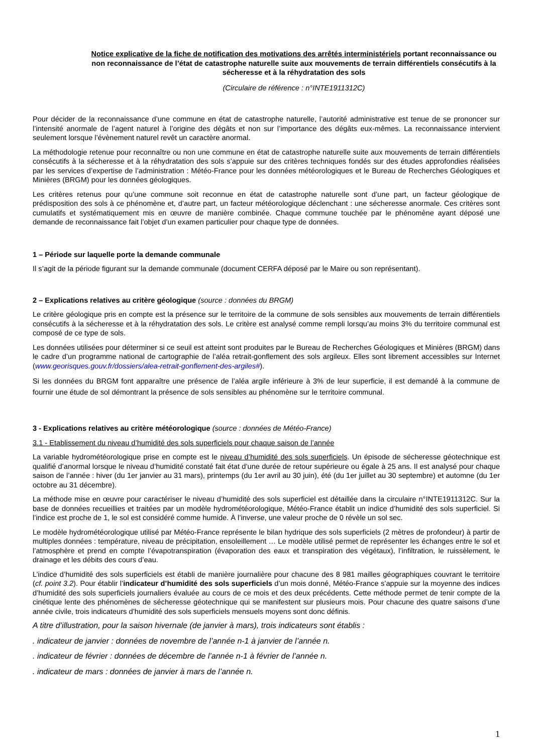Notice explicative de la fiche de notification des motivations des arrêtés interministériels portant reconnaissance ou non reconnaissance de l’état de catastrophe naturelle suite aux mouvements de terrain différentiels consécutifs à la sécheresse et à la réhydratation des sols
(Circulaire de référence : n°INTE1911312C)
Pour décider de la reconnaissance d’une commune en état de catastrophe naturelle, l’autorité administrative est tenue de se prononcer sur l’intensité anormale de l’agent naturel à l’origine des dégâts et non sur l’importance des dégâts eux-mêmes. La reconnaissance intervient seulement lorsque l’évènement naturel revêt un caractère anormal.
La méthodologie retenue pour reconnaître ou non une commune en état de catastrophe naturelle suite aux mouvements de terrain différentiels consécutifs à la sécheresse et à la réhydratation des sols s’appuie sur des critères techniques fondés sur des études approfondies réalisées par les services d’expertise de l’administration : Météo-France pour les données météorologiques et le Bureau de Recherches Géologiques et Minières (BRGM) pour les données géologiques.
Les critères retenus pour qu’une commune soit reconnue en état de catastrophe naturelle sont d’une part, un facteur géologique de prédisposition des sols à ce phénomène et, d’autre part, un facteur météorologique déclenchant : une sécheresse anormale. Ces critères sont cumulatifs et systématiquement mis en œuvre de manière combinée. Chaque commune touchée par le phénomène ayant déposé une demande de reconnaissance fait l’objet d’un examen particulier pour chaque type de données.
1 – Période sur laquelle porte la demande communale
Il s’agit de la période figurant sur la demande communale (document CERFA déposé par le Maire ou son représentant).
2 – Explications relatives au critère géologique (source : données du BRGM)
Le critère géologique pris en compte est la présence sur le territoire de la commune de sols sensibles aux mouvements de terrain différentiels consécutifs à la sécheresse et à la réhydratation des sols. Le critère est analysé comme rempli lorsqu’au moins 3% du territoire communal est composé de ce type de sols.
Les données utilisées pour déterminer si ce seuil est atteint sont produites par le Bureau de Recherches Géologiques et Minières (BRGM) dans le cadre d’un programme national de cartographie de l’aléa retrait-gonflement des sols argileux. Elles sont librement accessibles sur Internet (www.georisques.gouv.fr/dossiers/alea-retrait-gonflement-des-argiles#).
Si les données du BRGM font apparaître une présence de l’aléa argile inférieure à 3% de leur superficie, il est demandé à la commune de fournir une étude de sol démontrant la présence de sols sensibles au phénomène sur le territoire communal.
3 - Explications relatives au critère météorologique (source : données de Météo-France)
3.1 - Etablissement du niveau d’humidité des sols superficiels pour chaque saison de l’année
La variable hydrométéorologique prise en compte est le niveau d’humidité des sols superficiels. Un épisode de sécheresse géotechnique est qualifié d’anormal lorsque le niveau d’humidité constaté fait état d’une durée de retour supérieure ou égale à 25 ans. Il est analysé pour chaque saison de l’année : hiver (du 1er janvier au 31 mars), printemps (du 1er avril au 30 juin), été (du 1er juillet au 30 septembre) et automne (du 1er octobre au 31 décembre).
La méthode mise en œuvre pour caractériser le niveau d’humidité des sols superficiel est détaillée dans la circulaire n°INTE1911312C. Sur la base de données recueillies et traitées par un modèle hydrométéorologique, Météo-France établit un indice d’humidité des sols superficiel. Si l’indice est proche de 1, le sol est considéré comme humide. À l’inverse, une valeur proche de 0 révèle un sol sec.
Le modèle hydrométéorologique utilisé par Météo-France représente le bilan hydrique des sols superficiels (2 mètres de profondeur) à partir de multiples données : température, niveau de précipitation, ensoleillement … Le modèle utilisé permet de représenter les échanges entre le sol et l’atmosphère et prend en compte l’évapotranspiration (évaporation des eaux et transpiration des végétaux), l’infiltration, le ruissèlement, le drainage et les débits des cours d’eau.
L’indice d’humidité des sols superficiels est établi de manière journalière pour chacune des 8 981 mailles géographiques couvrant le territoire (cf. point 3.2). Pour établir l’indicateur d’humidité des sols superficiels d’un mois donné, Météo-France s’appuie sur la moyenne des indices d’humidité des sols superficiels journaliers évaluée au cours de ce mois et des deux précédents. Cette méthode permet de tenir compte de la cinétique lente des phénomènes de sécheresse géotechnique qui se manifestent sur plusieurs mois. Pour chacune des quatre saisons d’une année civile, trois indicateurs d’humidité des sols superficiels mensuels moyens sont donc définis.
A titre d’illustration, pour la saison hivernale (de janvier à mars), trois indicateurs sont établis :
. indicateur de janvier : données de novembre de l’année n-1 à janvier de l’année n.
. indicateur de février : données de décembre de l’année n-1 à février de l’année n.
. indicateur de mars : données de janvier à mars de l’année n.
1